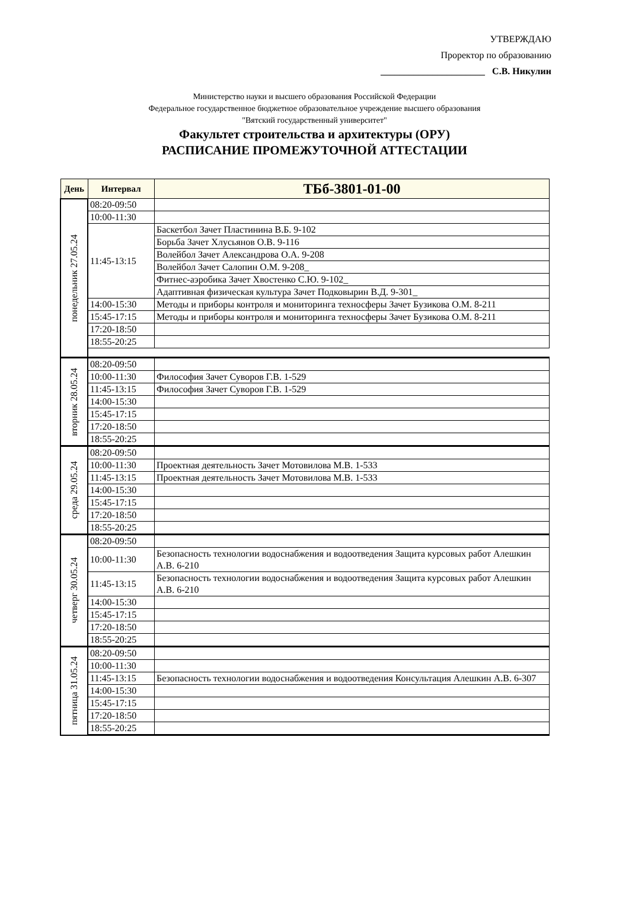УТВЕРЖДАЮ
Проректор по образованию
______________________ С.В. Никулин
Министерство науки и высшего образования Российской Федерации
Федеральное государственное бюджетное образовательное учреждение высшего образования
"Вятский государственный университет"
Факультет строительства и архитектуры (ОРУ)
РАСПИСАНИЕ ПРОМЕЖУТОЧНОЙ АТТЕСТАЦИИ
| День | Интервал | ТБб-3801-01-00 |
| --- | --- | --- |
| понедельник 27.05.24 | 08:20-09:50 | |
| | 10:00-11:30 | |
| | 11:45-13:15 | Баскетбол Зачет Пластинина В.Б. 9-102 |
| | | Борьба Зачет Хлусьянов О.В. 9-116 |
| | | Волейбол Зачет Александрова О.А. 9-208 |
| | | Волейбол Зачет Салопин О.М. 9-208_ |
| | | Фитнес-аэробика Зачет Хвостенко С.Ю. 9-102_ |
| | | Адаптивная физическая культура Зачет Подковырин В.Д. 9-301_ |
| | 14:00-15:30 | Методы и приборы контроля и мониторинга техносферы Зачет Бузикова О.М. 8-211 |
| | 15:45-17:15 | Методы и приборы контроля и мониторинга техносферы Зачет Бузикова О.М. 8-211 |
| | 17:20-18:50 | |
| | 18:55-20:25 | |
| вторник 28.05.24 | 08:20-09:50 | |
| | 10:00-11:30 | Философия Зачет Суворов Г.В. 1-529 |
| | 11:45-13:15 | Философия Зачет Суворов Г.В. 1-529 |
| | 14:00-15:30 | |
| | 15:45-17:15 | |
| | 17:20-18:50 | |
| | 18:55-20:25 | |
| среда 29.05.24 | 08:20-09:50 | |
| | 10:00-11:30 | Проектная деятельность Зачет Мотовилова М.В. 1-533 |
| | 11:45-13:15 | Проектная деятельность Зачет Мотовилова М.В. 1-533 |
| | 14:00-15:30 | |
| | 15:45-17:15 | |
| | 17:20-18:50 | |
| | 18:55-20:25 | |
| четверг 30.05.24 | 08:20-09:50 | |
| | 10:00-11:30 | Безопасность технологии водоснабжения и водоотведения Защита курсовых работ Алешкин А.В. 6-210 |
| | 11:45-13:15 | Безопасность технологии водоснабжения и водоотведения Защита курсовых работ Алешкин А.В. 6-210 |
| | 14:00-15:30 | |
| | 15:45-17:15 | |
| | 17:20-18:50 | |
| | 18:55-20:25 | |
| пятница 31.05.24 | 08:20-09:50 | |
| | 10:00-11:30 | |
| | 11:45-13:15 | Безопасность технологии водоснабжения и водоотведения Консультация Алешкин А.В. 6-307 |
| | 14:00-15:30 | |
| | 15:45-17:15 | |
| | 17:20-18:50 | |
| | 18:55-20:25 | |